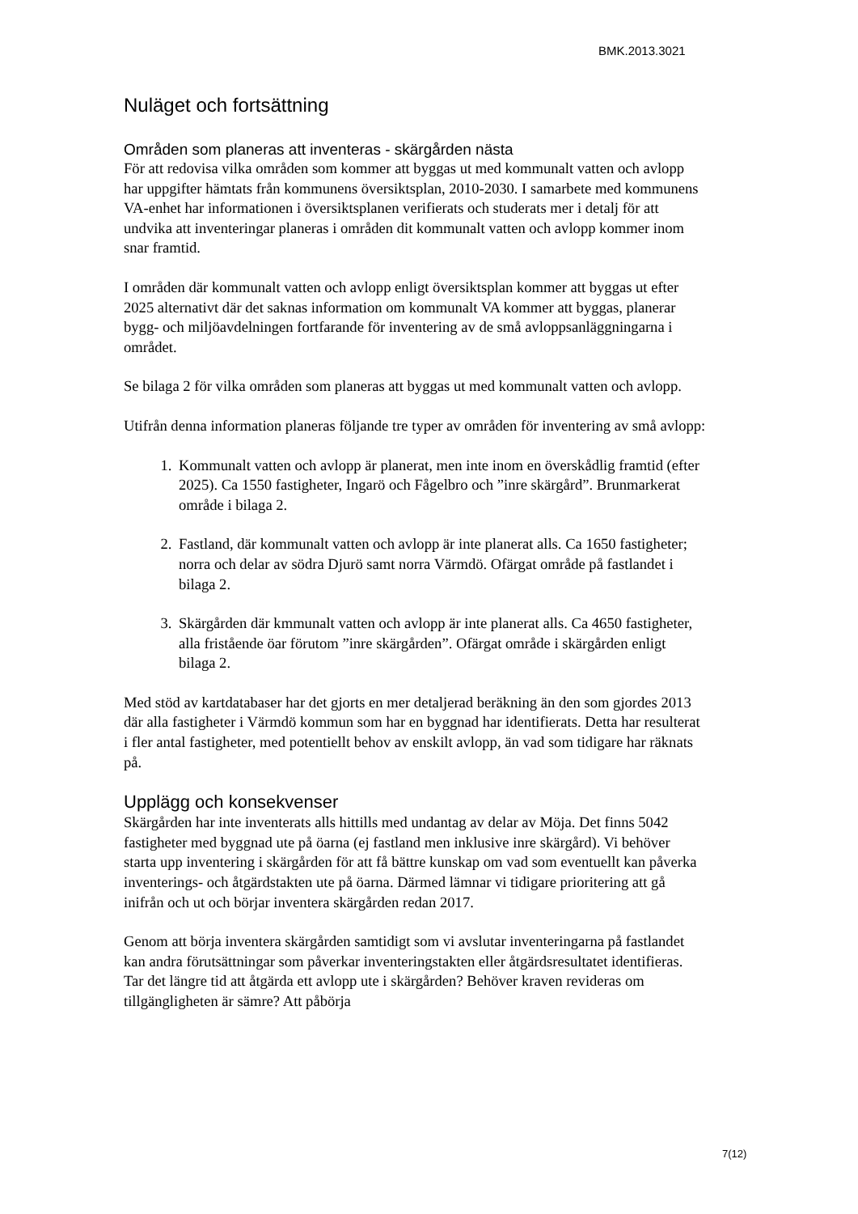BMK.2013.3021
Nuläget och fortsättning
Områden som planeras att inventeras - skärgården nästa
För att redovisa vilka områden som kommer att byggas ut med kommunalt vatten och avlopp har uppgifter hämtats från kommunens översiktsplan, 2010-2030. I samarbete med kommunens VA-enhet har informationen i översiktsplanen verifierats och studerats mer i detalj för att undvika att inventeringar planeras i områden dit kommunalt vatten och avlopp kommer inom snar framtid.
I områden där kommunalt vatten och avlopp enligt översiktsplan kommer att byggas ut efter 2025 alternativt där det saknas information om kommunalt VA kommer att byggas, planerar bygg- och miljöavdelningen fortfarande för inventering av de små avloppsanläggningarna i området.
Se bilaga 2 för vilka områden som planeras att byggas ut med kommunalt vatten och avlopp.
Utifrån denna information planeras följande tre typer av områden för inventering av små avlopp:
1. Kommunalt vatten och avlopp är planerat, men inte inom en överskådlig framtid (efter 2025). Ca 1550 fastigheter, Ingarö och Fågelbro och ”inre skärgård”. Brunmarkerat område i bilaga 2.
2. Fastland, där kommunalt vatten och avlopp är inte planerat alls. Ca 1650 fastigheter; norra och delar av södra Djurö samt norra Värmdö. Ofärgat område på fastlandet i bilaga 2.
3. Skärgården där kmmunalt vatten och avlopp är inte planerat alls. Ca 4650 fastigheter, alla fristående öar förutom ”inre skärgården”. Ofärgat område i skärgården enligt bilaga 2.
Med stöd av kartdatabaser har det gjorts en mer detaljerad beräkning än den som gjordes 2013 där alla fastigheter i Värmdö kommun som har en byggnad har identifierats. Detta har resulterat i fler antal fastigheter, med potentiellt behov av enskilt avlopp, än vad som tidigare har räknats på.
Upplägg och konsekvenser
Skärgården har inte inventerats alls hittills med undantag av delar av Möja. Det finns 5042 fastigheter med byggnad ute på öarna (ej fastland men inklusive inre skärgård). Vi behöver starta upp inventering i skärgården för att få bättre kunskap om vad som eventuellt kan påverka inventerings- och åtgärdstakten ute på öarna. Därmed lämnar vi tidigare prioritering att gå inifrån och ut och börjar inventera skärgården redan 2017.
Genom att börja inventera skärgården samtidigt som vi avslutar inventeringarna på fastlandet kan andra förutsättningar som påverkar inventeringstakten eller åtgärdsresultatet identifieras. Tar det längre tid att åtgärda ett avlopp ute i skärgården? Behöver kraven revideras om tillgängligheten är sämre? Att påbörja
7(12)